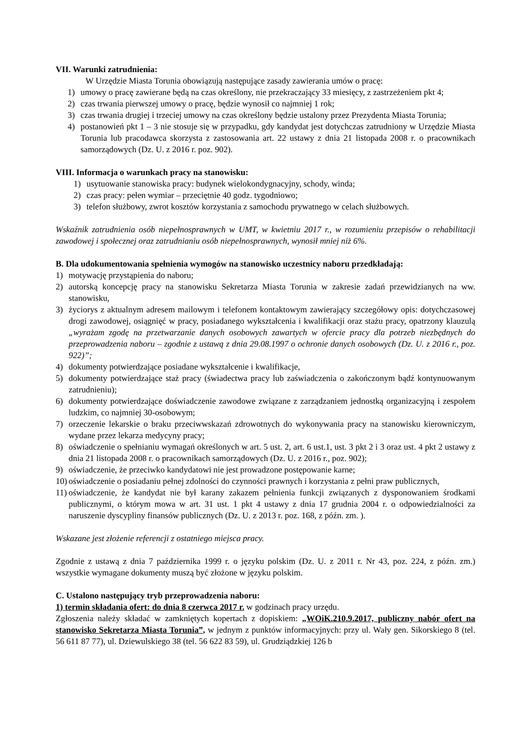VII. Warunki zatrudnienia:
W Urzędzie Miasta Torunia obowiązują następujące zasady zawierania umów o pracę:
1) umowy o pracę zawierane będą na czas określony, nie przekraczający 33 miesięcy, z zastrzeżeniem pkt 4;
2) czas trwania pierwszej umowy o pracę, będzie wynosił co najmniej 1 rok;
3) czas trwania drugiej i trzeciej umowy na czas określony będzie ustalony przez Prezydenta Miasta Torunia;
4) postanowień pkt 1 – 3 nie stosuje się w przypadku, gdy kandydat jest dotychczas zatrudniony w Urzędzie Miasta Torunia lub pracodawca skorzysta z zastosowania art. 22 ustawy z dnia 21 listopada 2008 r. o pracownikach samorządowych (Dz. U. z 2016 r. poz. 902).
VIII. Informacja o warunkach pracy na stanowisku:
1) usytuowanie stanowiska pracy: budynek wielokondygnacyjny, schody, winda;
2) czas pracy: pełen wymiar – przeciętnie 40 godz. tygodniowo;
3) telefon służbowy, zwrot kosztów korzystania z samochodu prywatnego w celach służbowych.
Wskaźnik zatrudnienia osób niepełnosprawnych w UMT, w kwietniu 2017 r., w rozumieniu przepisów o rehabilitacji zawodowej i społecznej oraz zatrudnianiu osób niepełnosprawnych, wynosił mniej niż 6%.
B. Dla udokumentowania spełnienia wymogów na stanowisko uczestnicy naboru przedkładają:
1) motywację przystąpienia do naboru;
2) autorską koncepcję pracy na stanowisku Sekretarza Miasta Torunia w zakresie zadań przewidzianych na ww. stanowisku,
3) życiorys z aktualnym adresem mailowym i telefonem kontaktowym zawierający szczegółowy opis: dotychczasowej drogi zawodowej, osiągnięć w pracy, posiadanego wykształcenia i kwalifikacji oraz stażu pracy, opatrzony klauzulą „wyrażam zgodę na przetwarzanie danych osobowych zawartych w ofercie pracy dla potrzeb niezbędnych do przeprowadzenia naboru – zgodnie z ustawą z dnia 29.08.1997 o ochronie danych osobowych (Dz. U. z 2016 r., poz. 922)”;
4) dokumenty potwierdzające posiadane wykształcenie i kwalifikacje,
5) dokumenty potwierdzające staż pracy (świadectwa pracy lub zaświadczenia o zakończonym bądź kontynuowanym zatrudnieniu);
6) dokumenty potwierdzające doświadczenie zawodowe związane z zarządzaniem jednostką organizacyjną i zespołem ludzkim, co najmniej 30-osobowym;
7) orzeczenie lekarskie o braku przeciwwskazań zdrowotnych do wykonywania pracy na stanowisku kierowniczym, wydane przez lekarza medycyny pracy;
8) oświadczenie o spełnianiu wymagań określonych w art. 5 ust. 2, art. 6 ust.1, ust. 3 pkt 2 i 3 oraz ust. 4 pkt 2 ustawy z dnia 21 listopada 2008 r. o pracownikach samorządowych (Dz. U. z 2016 r., poz. 902);
9) oświadczenie, że przeciwko kandydatowi nie jest prowadzone postępowanie karne;
10) oświadczenie o posiadaniu pełnej zdolności do czynności prawnych i korzystania z pełni praw publicznych,
11) oświadczenie, że kandydat nie był karany zakazem pełnienia funkcji związanych z dysponowaniem środkami publicznymi, o którym mowa w art. 31 ust. 1 pkt 4 ustawy z dnia 17 grudnia 2004 r. o odpowiedzialności za naruszenie dyscypliny finansów publicznych (Dz. U. z 2013 r. poz. 168, z późn. zm. ).
Wskazane jest złożenie referencji z ostatniego miejsca pracy.
Zgodnie z ustawą z dnia 7 października 1999 r. o języku polskim (Dz. U. z 2011 r. Nr 43, poz. 224, z późn. zm.) wszystkie wymagane dokumenty muszą być złożone w języku polskim.
C. Ustalono następujący tryb przeprowadzenia naboru:
1) termin składania ofert: do dnia 8 czerwca 2017 r. w godzinach pracy urzędu.
Zgłoszenia należy składać w zamkniętych kopertach z dopiskiem: „WOiK.210.9.2017, publiczny nabór ofert na stanowisko Sekretarza Miasta Torunia”, w jednym z punktów informacyjnych: przy ul. Wały gen. Sikorskiego 8 (tel. 56 611 87 77), ul. Dziewulskiego 38 (tel. 56 622 83 59), ul. Grudziądzkiej 126 b